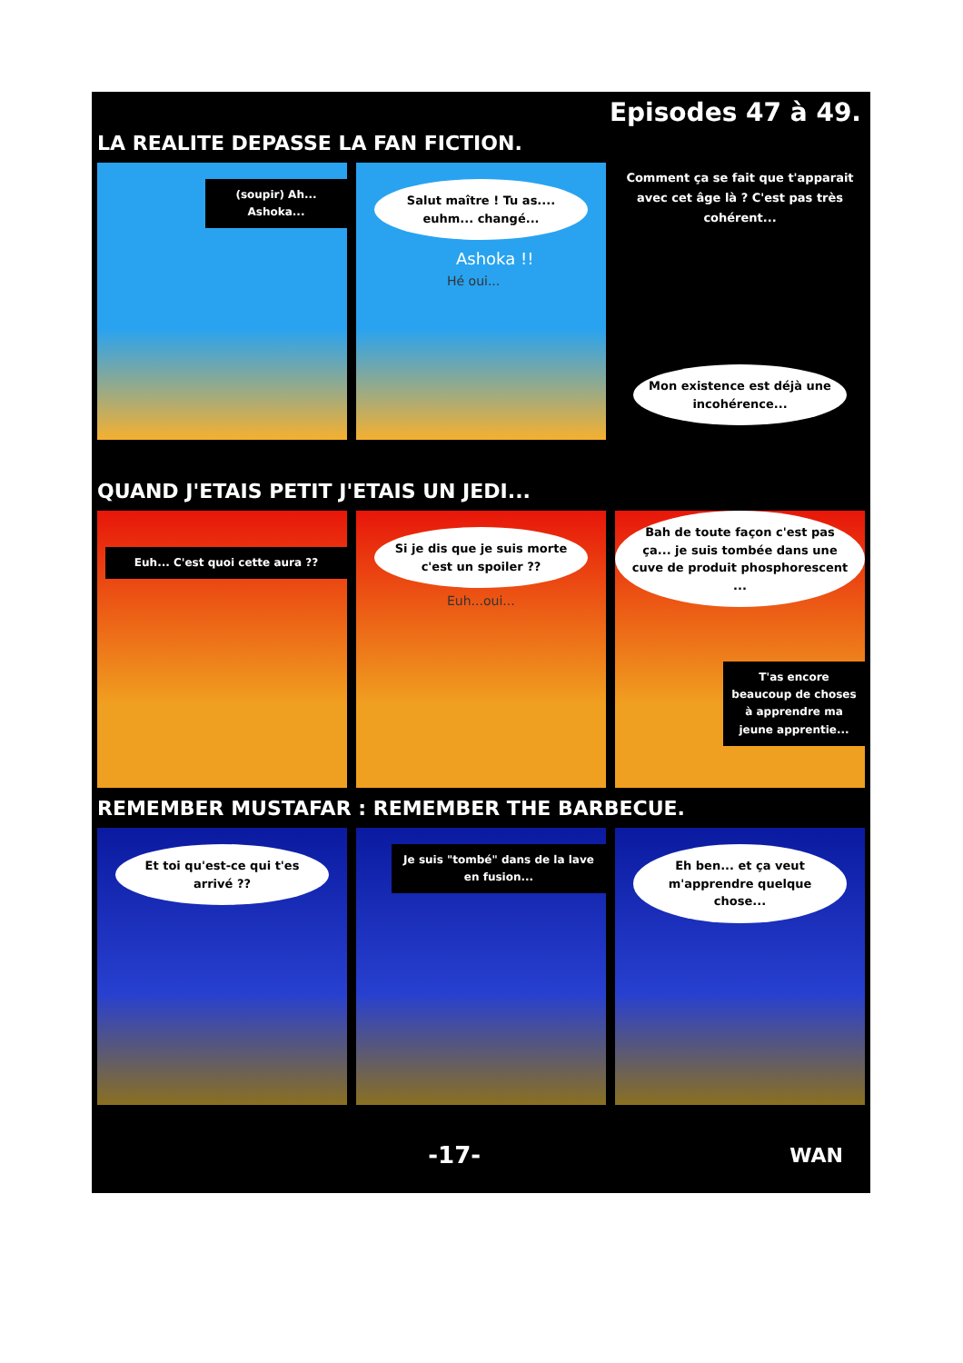Episodes 47 à 49.
LA REALITE DEPASSE LA FAN FICTION.
(soupir) Ah...
Ashoka...
Salut maître ! Tu as.... euhm... changé...
Ashoka !!
Hé oui...
Comment ça se fait que t'apparait avec cet âge là ? C'est pas très cohérent...
Mon existence est déjà une incohérence...
QUAND J'ETAIS PETIT J'ETAIS UN JEDI...
Euh... C'est quoi cette aura ??
Si je dis que je suis morte c'est un spoiler ??
Euh...oui...
Bah de toute façon c'est pas ça... je suis tombée dans une cuve de produit phosphorescent ...
T'as encore beaucoup de choses à apprendre ma jeune apprentie...
REMEMBER MUSTAFAR : REMEMBER THE BARBECUE.
Et toi qu'est-ce qui t'es arrivé ??
Je suis "tombé" dans de la lave en fusion...
Eh ben... et ça veut m'apprendre quelque chose...
-17- WAN